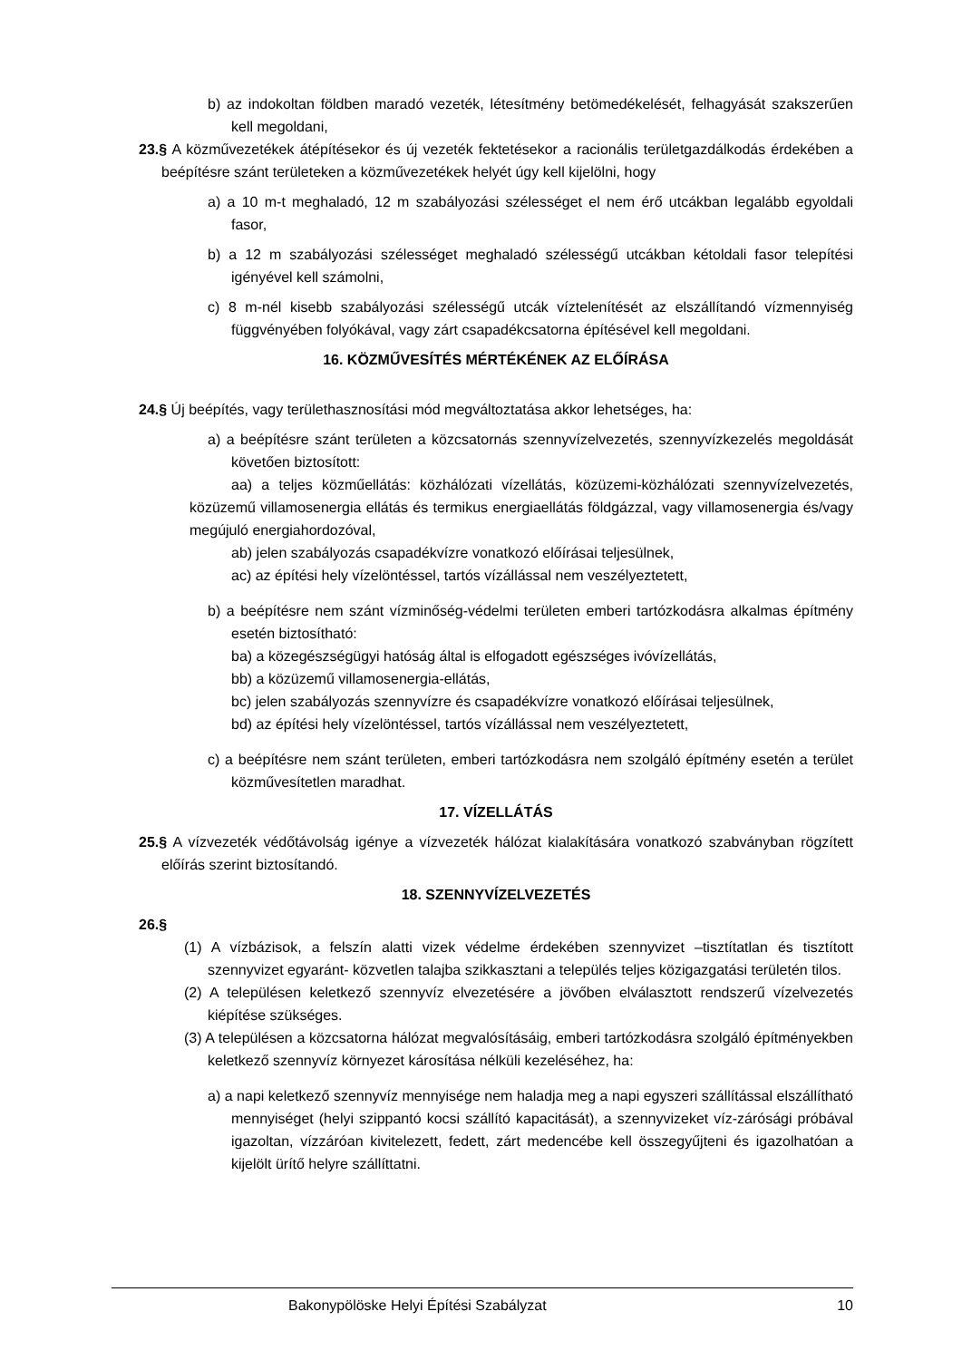b) az indokoltan földben maradó vezeték, létesítmény betömedékelését, felhagyását szakszerűen kell megoldani,
23.§ A közművezetékek átépítésekor és új vezeték fektetésekor a racionális területgazdálkodás érdekében a beépítésre szánt területeken a közművezetékek helyét úgy kell kijelölni, hogy
a) a 10 m-t meghaladó, 12 m szabályozási szélességet el nem érő utcákban legalább egyoldali fasor,
b) a 12 m szabályozási szélességet meghaladó szélességű utcákban kétoldali fasor telepítési igényével kell számolni,
c) 8 m-nél kisebb szabályozási szélességű utcák víztelenítését az elszállítandó vízmennyiség függvényében folyókával, vagy zárt csapadékcsatorna építésével kell megoldani.
16. KÖZMŰVESÍTÉS MÉRTÉKÉNEK AZ ELŐÍRÁSA
24.§ Új beépítés, vagy területhasznosítási mód megváltoztatása akkor lehetséges, ha:
a) a beépítésre szánt területen a közcsatornás szennyvízelvezetés, szennyvízkezelés megoldását követően biztosított:
aa) a teljes közműellátás: közhálózati vízellátás, közüzemi-közhálózati szennyvízelvezetés, közüzemű villamosenergia ellátás és termikus energiaellátás földgázzal, vagy villamosenergia és/vagy megújuló energiahordozóval,
ab) jelen szabályozás csapadékvízre vonatkozó előírásai teljesülnek,
ac) az építési hely vízelöntéssel, tartós vízállással nem veszélyeztetett,
b) a beépítésre nem szánt vízminőség-védelmi területen emberi tartózkodásra alkalmas építmény esetén biztosítható:
ba) a közegészségügyi hatóság által is elfogadott egészséges ivóvízellátás,
bb) a közüzemű villamosenergia-ellátás,
bc) jelen szabályozás szennyvízre és csapadékvízre vonatkozó előírásai teljesülnek,
bd) az építési hely vízelöntéssel, tartós vízállással nem veszélyeztetett,
c) a beépítésre nem szánt területen, emberi tartózkodásra nem szolgáló építmény esetén a terület közművesítetlen maradhat.
17. VÍZELLÁTÁS
25.§ A vízvezeték védőtávolság igénye a vízvezeték hálózat kialakítására vonatkozó szabványban rögzített előírás szerint biztosítandó.
18. SZENNYVÍZELVEZETÉS
26.§
(1) A vízbázisok, a felszín alatti vizek védelme érdekében szennyvizet –tisztítatlan és tisztított szennyvizet egyaránt- közvetlen talajba szikkasztani a település teljes közigazgatási területén tilos.
(2) A településen keletkező szennyvíz elvezetésére a jövőben elválasztott rendszerű vízelvezetés kiépítése szükséges.
(3) A településen a közcsatorna hálózat megvalósításáig, emberi tartózkodásra szolgáló építményekben keletkező szennyvíz környezet károsítása nélküli kezeléséhez, ha:
a) a napi keletkező szennyvíz mennyisége nem haladja meg a napi egyszeri szállítással elszállítható mennyiséget (helyi szippantó kocsi szállító kapacitását), a szennyvizeket víz-zárósági próbával igazoltan, vízzáróan kivitelezett, fedett, zárt medencébe kell összegyűjteni és igazolhatóan a kijelölt ürítő helyre szállíttatni.
Bakonypölöske Helyi Építési Szabályzat 10